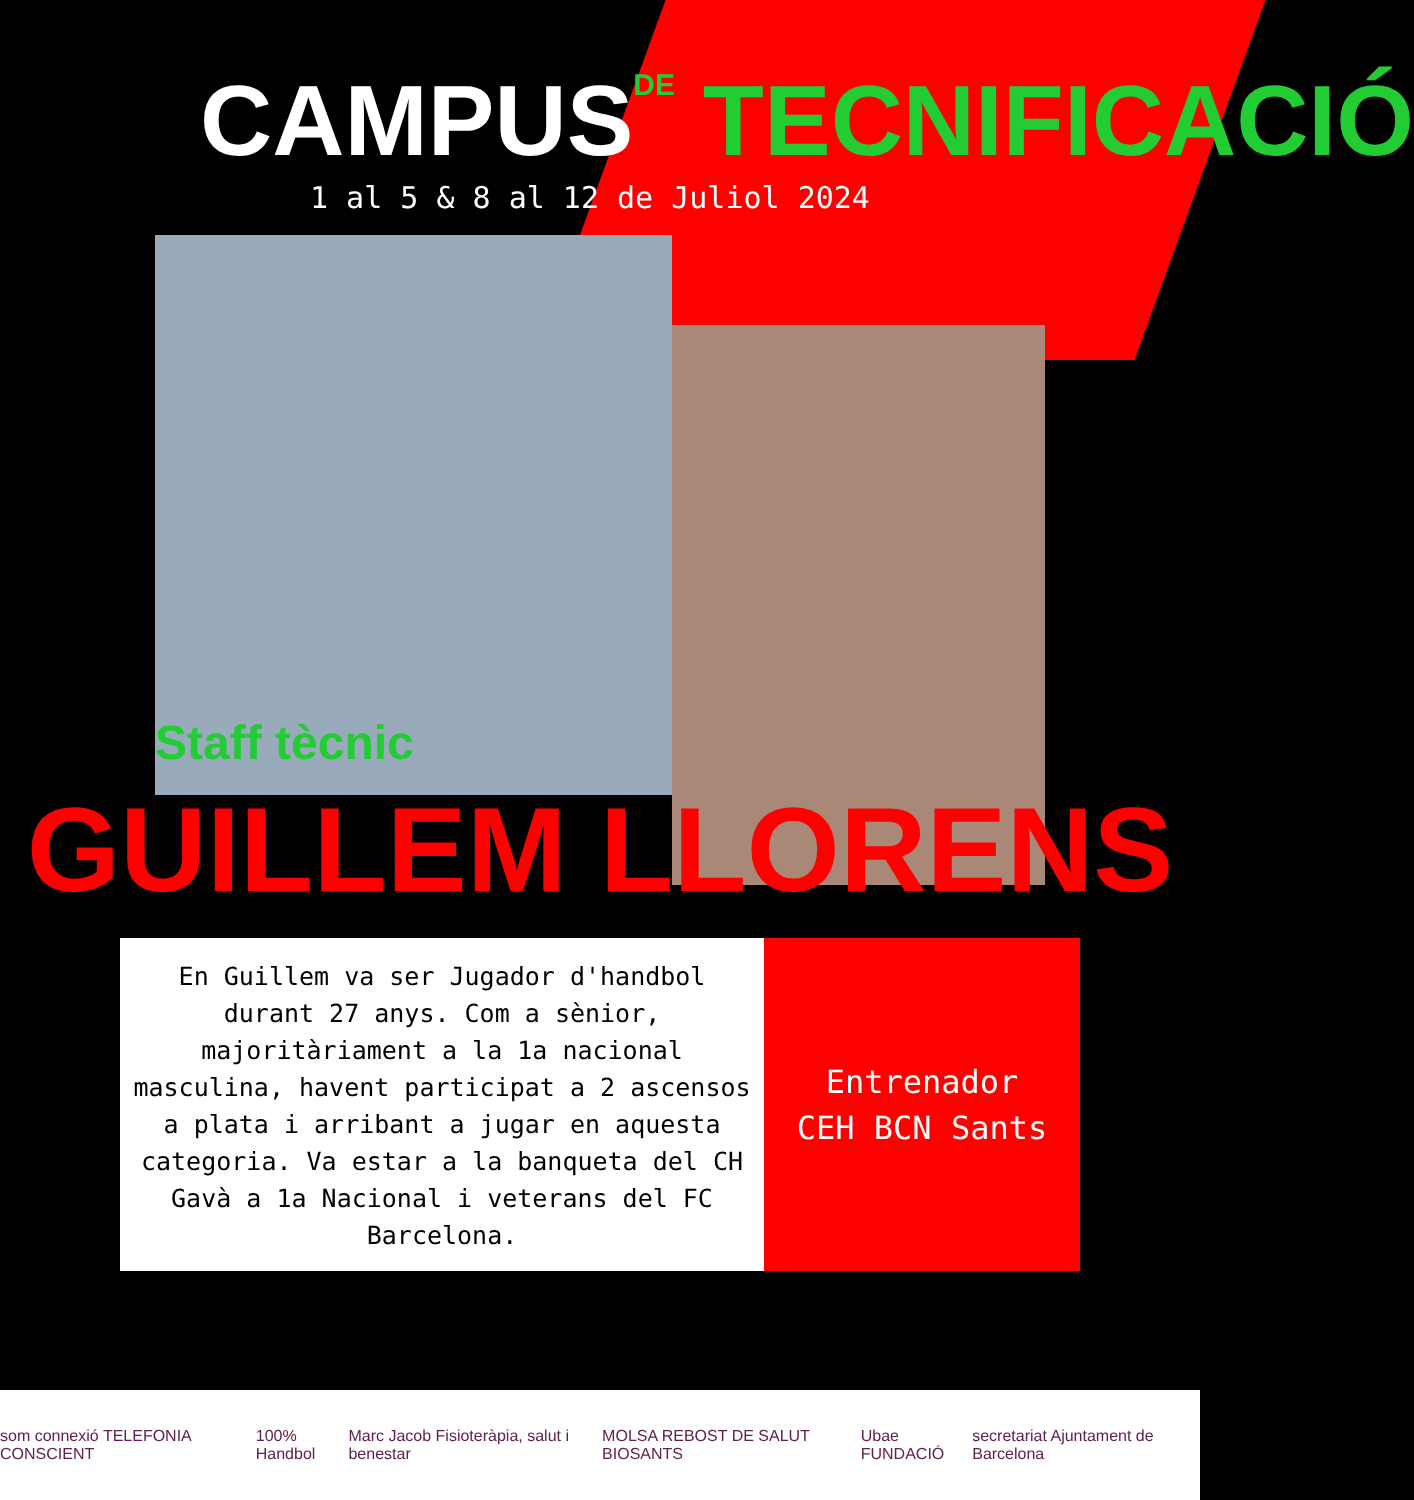CAMPUS DE TECNIFICACIÓ
1 al 5 & 8 al 12 de Juliol 2024
Staff tècnic
GUILLEM LLORENS
En Guillem va ser Jugador d'handbol durant 27 anys. Com a sènior, majoritàriament a la 1a nacional masculina, havent participat a 2 ascensos a plata i arribant a jugar en aquesta categoria. Va estar a la banqueta del CH Gavà a 1a Nacional i veterans del FC Barcelona.
Entrenador
CEH BCN Sants
som connexió TELEFONIA CONSCIENT 100% Handbol Marc Jacob Fisioteràpia, salut i benestar MOLSA REBOST DE SALUT BIOSANTS Ubae FUNDACIÓ secretariat Ajuntament de Barcelona